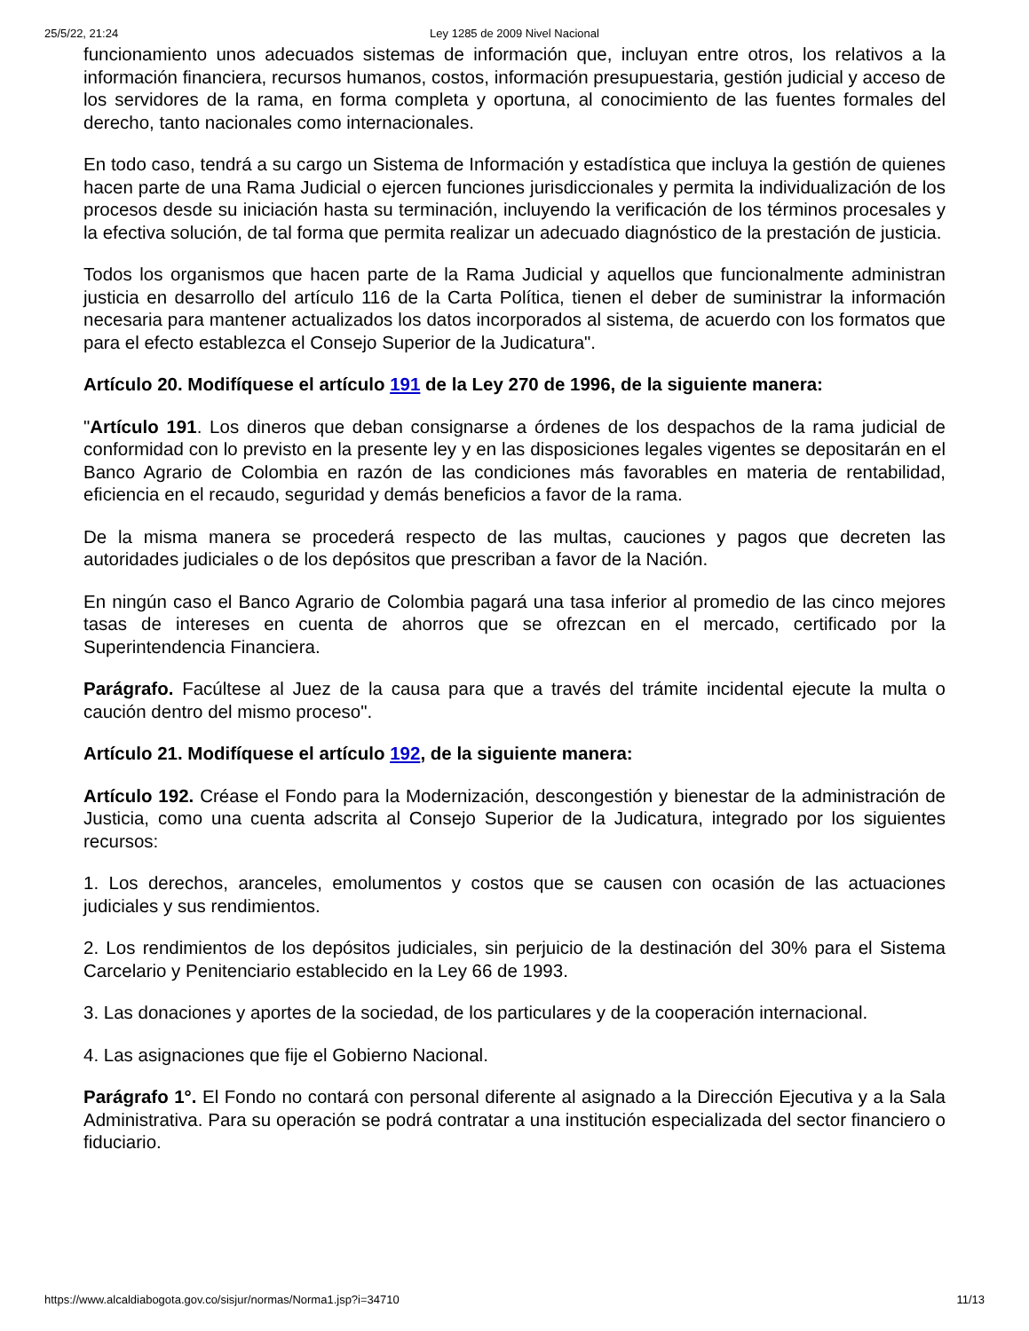25/5/22, 21:24 Ley 1285 de 2009 Nivel Nacional
funcionamiento unos adecuados sistemas de información que, incluyan entre otros, los relativos a la información financiera, recursos humanos, costos, información presupuestaria, gestión judicial y acceso de los servidores de la rama, en forma completa y oportuna, al conocimiento de las fuentes formales del derecho, tanto nacionales como internacionales.
En todo caso, tendrá a su cargo un Sistema de Información y estadística que incluya la gestión de quienes hacen parte de una Rama Judicial o ejercen funciones jurisdiccionales y permita la individualización de los procesos desde su iniciación hasta su terminación, incluyendo la verificación de los términos procesales y la efectiva solución, de tal forma que permita realizar un adecuado diagnóstico de la prestación de justicia.
Todos los organismos que hacen parte de la Rama Judicial y aquellos que funcionalmente administran justicia en desarrollo del artículo 116 de la Carta Política, tienen el deber de suministrar la información necesaria para mantener actualizados los datos incorporados al sistema, de acuerdo con los formatos que para el efecto establezca el Consejo Superior de la Judicatura".
Artículo 20. Modifíquese el artículo 191 de la Ley 270 de 1996, de la siguiente manera:
"Artículo 191. Los dineros que deban consignarse a órdenes de los despachos de la rama judicial de conformidad con lo previsto en la presente ley y en las disposiciones legales vigentes se depositarán en el Banco Agrario de Colombia en razón de las condiciones más favorables en materia de rentabilidad, eficiencia en el recaudo, seguridad y demás beneficios a favor de la rama.
De la misma manera se procederá respecto de las multas, cauciones y pagos que decreten las autoridades judiciales o de los depósitos que prescriban a favor de la Nación.
En ningún caso el Banco Agrario de Colombia pagará una tasa inferior al promedio de las cinco mejores tasas de intereses en cuenta de ahorros que se ofrezcan en el mercado, certificado por la Superintendencia Financiera.
Parágrafo. Facúltese al Juez de la causa para que a través del trámite incidental ejecute la multa o caución dentro del mismo proceso".
Artículo 21. Modifíquese el artículo 192, de la siguiente manera:
Artículo 192. Créase el Fondo para la Modernización, descongestión y bienestar de la administración de Justicia, como una cuenta adscrita al Consejo Superior de la Judicatura, integrado por los siguientes recursos:
1. Los derechos, aranceles, emolumentos y costos que se causen con ocasión de las actuaciones judiciales y sus rendimientos.
2. Los rendimientos de los depósitos judiciales, sin perjuicio de la destinación del 30% para el Sistema Carcelario y Penitenciario establecido en la Ley 66 de 1993.
3. Las donaciones y aportes de la sociedad, de los particulares y de la cooperación internacional.
4. Las asignaciones que fije el Gobierno Nacional.
Parágrafo 1°. El Fondo no contará con personal diferente al asignado a la Dirección Ejecutiva y a la Sala Administrativa. Para su operación se podrá contratar a una institución especializada del sector financiero o fiduciario.
https://www.alcaldiabogota.gov.co/sisjur/normas/Norma1.jsp?i=34710 11/13